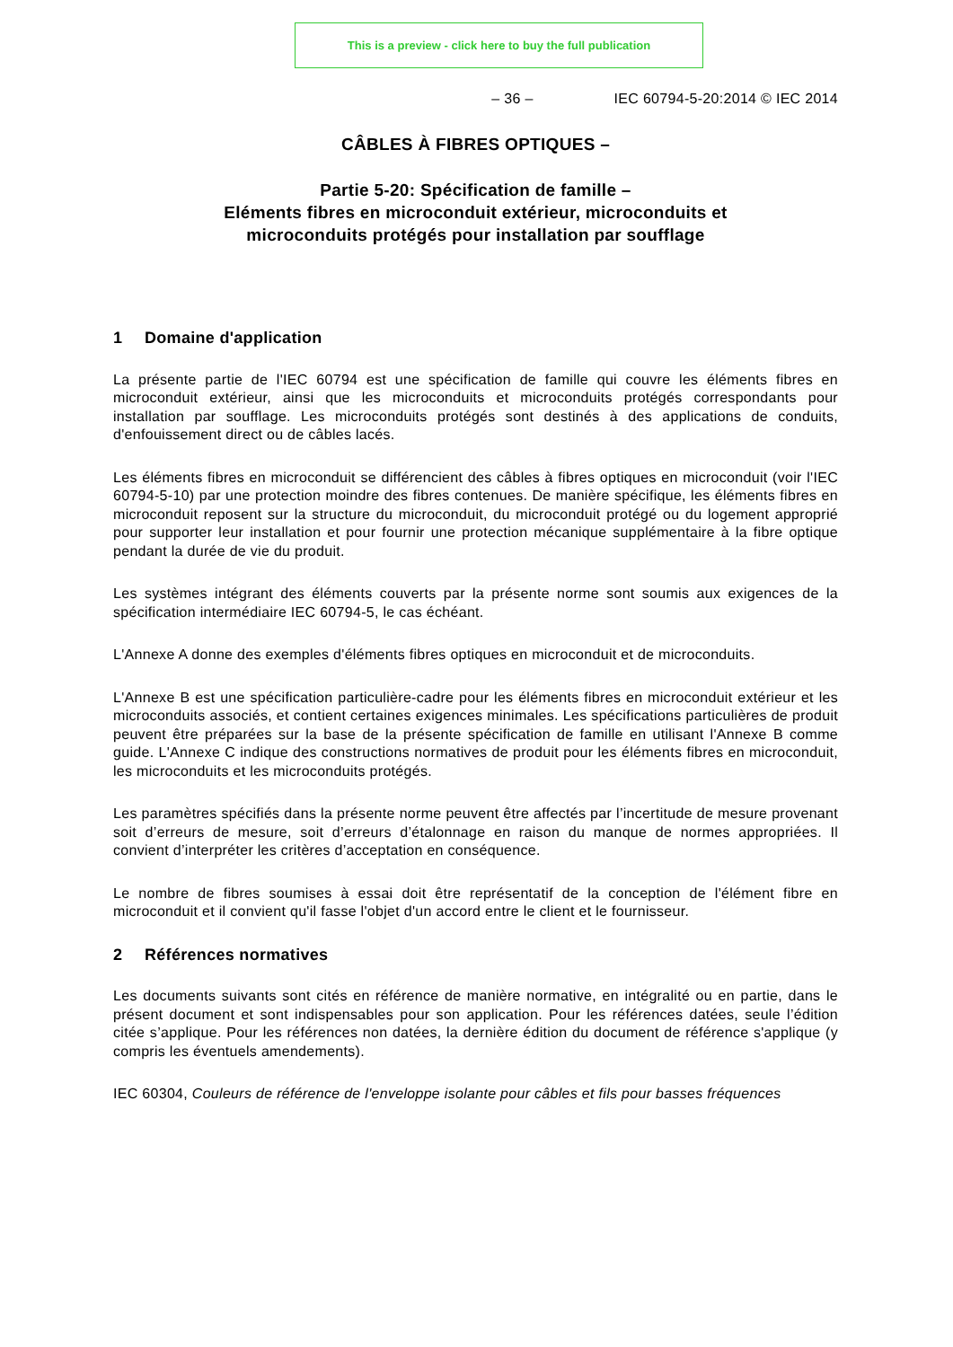This is a preview - click here to buy the full publication
– 36 – IEC 60794-5-20:2014 © IEC 2014
CÂBLES À FIBRES OPTIQUES –
Partie 5-20: Spécification de famille –
Eléments fibres en microconduit extérieur, microconduits et
microconduits protégés pour installation par soufflage
1 Domaine d'application
La présente partie de l'IEC 60794 est une spécification de famille qui couvre les éléments fibres en microconduit extérieur, ainsi que les microconduits et microconduits protégés correspondants pour installation par soufflage. Les microconduits protégés sont destinés à des applications de conduits, d'enfouissement direct ou de câbles lacés.
Les éléments fibres en microconduit se différencient des câbles à fibres optiques en microconduit (voir l'IEC 60794-5-10) par une protection moindre des fibres contenues. De manière spécifique, les éléments fibres en microconduit reposent sur la structure du microconduit, du microconduit protégé ou du logement approprié pour supporter leur installation et pour fournir une protection mécanique supplémentaire à la fibre optique pendant la durée de vie du produit.
Les systèmes intégrant des éléments couverts par la présente norme sont soumis aux exigences de la spécification intermédiaire IEC 60794-5, le cas échéant.
L'Annexe A donne des exemples d'éléments fibres optiques en microconduit et de microconduits.
L'Annexe B est une spécification particulière-cadre pour les éléments fibres en microconduit extérieur et les microconduits associés, et contient certaines exigences minimales. Les spécifications particulières de produit peuvent être préparées sur la base de la présente spécification de famille en utilisant l'Annexe B comme guide. L'Annexe C indique des constructions normatives de produit pour les éléments fibres en microconduit, les microconduits et les microconduits protégés.
Les paramètres spécifiés dans la présente norme peuvent être affectés par l’incertitude de mesure provenant soit d’erreurs de mesure, soit d’erreurs d’étalonnage en raison du manque de normes appropriées. Il convient d’interpréter les critères d’acceptation en conséquence.
Le nombre de fibres soumises à essai doit être représentatif de la conception de l'élément fibre en microconduit et il convient qu'il fasse l'objet d'un accord entre le client et le fournisseur.
2 Références normatives
Les documents suivants sont cités en référence de manière normative, en intégralité ou en partie, dans le présent document et sont indispensables pour son application. Pour les références datées, seule l’édition citée s’applique. Pour les références non datées, la dernière édition du document de référence s'applique (y compris les éventuels amendements).
IEC 60304, Couleurs de référence de l'enveloppe isolante pour câbles et fils pour basses fréquences